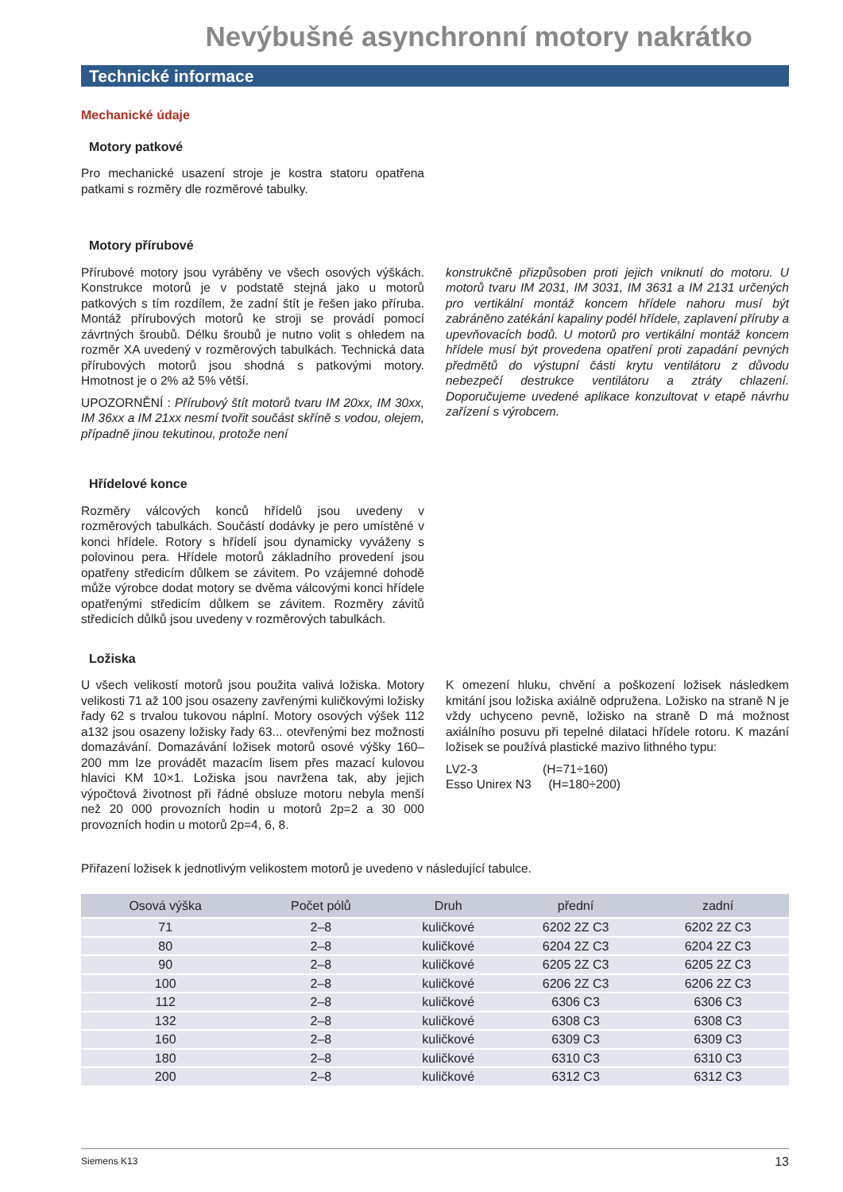Nevýbušné asynchronní motory nakrátko
Technické informace
Mechanické údaje
Motory patkové
Pro mechanické usazení stroje je kostra statoru opatřena patkami s rozměry dle rozměrové tabulky.
Motory přírubové
Přírubové motory jsou vyráběny ve všech osových výškách. Konstrukce motorů je v podstatě stejná jako u motorů patkových s tím rozdílem, že zadní štít je řešen jako příruba. Montáž přírubových motorů ke stroji se provádí pomocí závrtných šroubů. Délku šroubů je nutno volit s ohledem na rozměr XA uvedený v rozměrových tabulkách. Technická data přírubových motorů jsou shodná s patkovými motory. Hmotnost je o 2% až 5% větší.
UPOZORNĚNÍ : Přírubový štít motorů tvaru IM 20xx, IM 30xx, IM 36xx a IM 21xx nesmí tvořit součást skříně s vodou, olejem, případně jinou tekutinou, protože není
konstrukčně přizpůsoben proti jejich vniknutí do motoru. U motorů tvaru IM 2031, IM 3031, IM 3631 a IM 2131 určených pro vertikální montáž koncem hřídele nahoru musí být zabráněno zatékání kapaliny podél hřídele, zaplavení příruby a upevňovacích bodů. U motorů pro vertikální montáž koncem hřídele musí být provedena opatření proti zapadání pevných předmětů do výstupní části krytu ventilátoru z důvodu nebezpečí destrukce ventilátoru a ztráty chlazení. Doporučujeme uvedené aplikace konzultovat v etapě návrhu zařízení s výrobcem.
Hřídelové konce
Rozměry válcových konců hřídelů jsou uvedeny v rozměrových tabulkách. Součástí dodávky je pero umístěné v konci hřídele. Rotory s hřídelí jsou dynamicky vyváženy s polovinou pera. Hřídele motorů základního provedení jsou opatřeny středicím důlkem se závitem. Po vzájemné dohodě může výrobce dodat motory se dvěma válcovými konci hřídele opatřenými středicím důlkem se závitem. Rozměry závitů středicích důlků jsou uvedeny v rozměrových tabulkách.
Ložiska
U všech velikostí motorů jsou použita valivá ložiska. Motory velikosti 71 až 100 jsou osazeny zavřenými kuličkovými ložisky řady 62 s trvalou tukovou náplní. Motory osových výšek 112 a132 jsou osazeny ložisky řady 63... otevřenými bez možnosti domazávání. Domazávání ložisek motorů osové výšky 160–200 mm lze provádět mazacím lisem přes mazací kulovou hlavici KM 10×1. Ložiska jsou navržena tak, aby jejich výpočtová životnost při řádné obsluze motoru nebyla menší než 20 000 provozních hodin u motorů 2p=2 a 30 000 provozních hodin u motorů 2p=4, 6, 8.
K omezení hluku, chvění a poškození ložisek následkem kmitání jsou ložiska axiálně odpružena. Ložisko na straně N je vždy uchyceno pevně, ložisko na straně D má možnost axiálního posuvu při tepelné dilataci hřídele rotoru. K mazání ložisek se používá plastické mazivo lithného typu:
LV2-3 (H=71÷160)
Esso Unirex N3 (H=180÷200)
Přiřazení ložisek k jednotlivým velikostem motorů je uvedeno v následující tabulce.
| Osová výška | Počet pólů | Druh | přední | zadní |
| --- | --- | --- | --- | --- |
| 71 | 2–8 | kuličkové | 6202 2Z C3 | 6202 2Z C3 |
| 80 | 2–8 | kuličkové | 6204 2Z C3 | 6204 2Z C3 |
| 90 | 2–8 | kuličkové | 6205 2Z C3 | 6205 2Z C3 |
| 100 | 2–8 | kuličkové | 6206 2Z C3 | 6206 2Z C3 |
| 112 | 2–8 | kuličkové | 6306 C3 | 6306 C3 |
| 132 | 2–8 | kuličkové | 6308 C3 | 6308 C3 |
| 160 | 2–8 | kuličkové | 6309 C3 | 6309 C3 |
| 180 | 2–8 | kuličkové | 6310 C3 | 6310 C3 |
| 200 | 2–8 | kuličkové | 6312 C3 | 6312 C3 |
Siemens K13 13